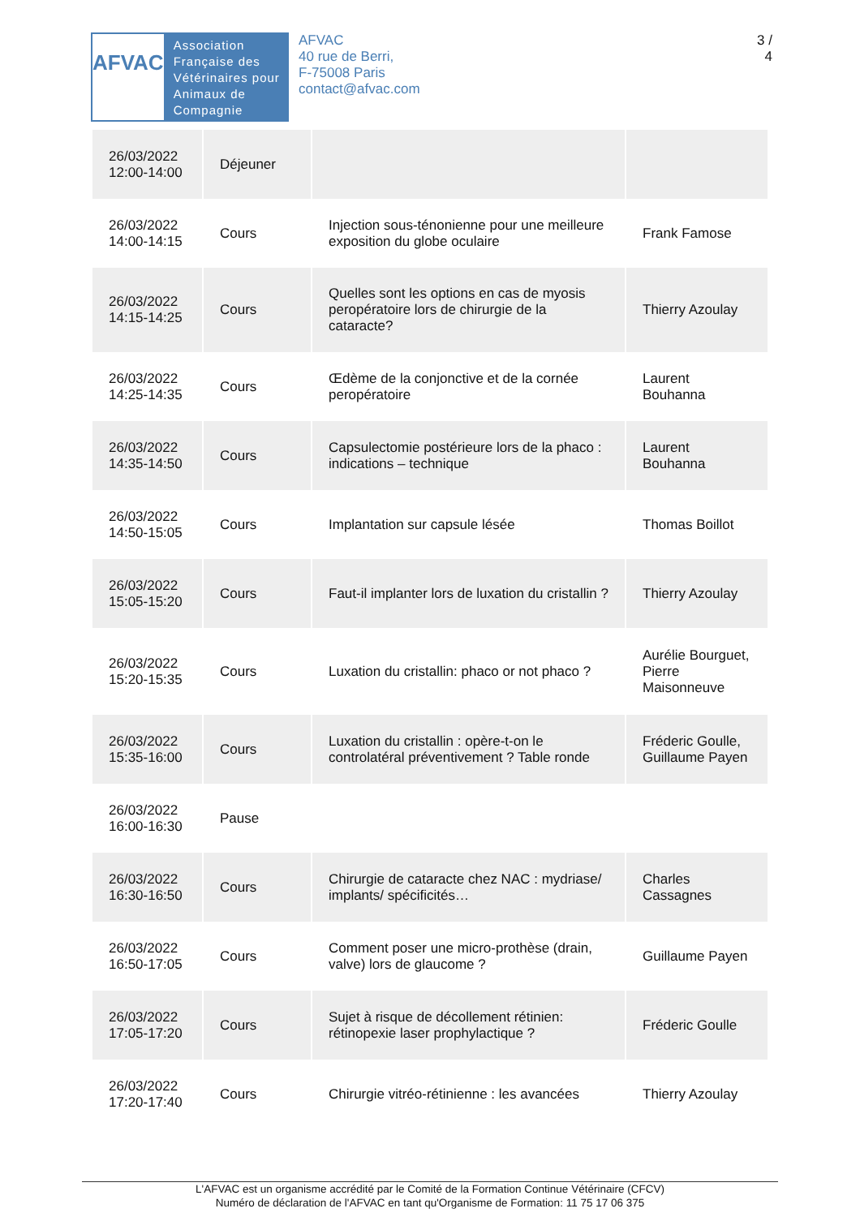AFVAC
Association Française des Vétérinaires pour Animaux de Compagnie
AFVAC
40 rue de Berri,
F-75008 Paris
contact@afvac.com
3 /
4
| 26/03/2022 12:00-14:00 | Déjeuner | | |
| 26/03/2022 14:00-14:15 | Cours | Injection sous-ténonienne pour une meilleure exposition du globe oculaire | Frank Famose |
| 26/03/2022 14:15-14:25 | Cours | Quelles sont les options en cas de myosis peropératoire lors de chirurgie de la cataracte? | Thierry Azoulay |
| 26/03/2022 14:25-14:35 | Cours | Œdème de la conjonctive et de la cornée peropératoire | Laurent Bouhanna |
| 26/03/2022 14:35-14:50 | Cours | Capsulectomie postérieure lors de la phaco : indications – technique | Laurent Bouhanna |
| 26/03/2022 14:50-15:05 | Cours | Implantation sur capsule lésée | Thomas Boillot |
| 26/03/2022 15:05-15:20 | Cours | Faut-il implanter lors de luxation du cristallin ? | Thierry Azoulay |
| 26/03/2022 15:20-15:35 | Cours | Luxation du cristallin: phaco or not phaco ? | Aurélie Bourguet, Pierre Maisonneuve |
| 26/03/2022 15:35-16:00 | Cours | Luxation du cristallin : opère-t-on le controlatéral préventivement ? Table ronde | Fréderic Goulle, Guillaume Payen |
| 26/03/2022 16:00-16:30 | Pause | | |
| 26/03/2022 16:30-16:50 | Cours | Chirurgie de cataracte chez NAC : mydriase/ implants/ spécificités… | Charles Cassagnes |
| 26/03/2022 16:50-17:05 | Cours | Comment poser une micro-prothèse (drain, valve) lors de glaucome ? | Guillaume Payen |
| 26/03/2022 17:05-17:20 | Cours | Sujet à risque de décollement rétinien: rétinopexie laser prophylactique ? | Fréderic Goulle |
| 26/03/2022 17:20-17:40 | Cours | Chirurgie vitréo-rétinienne : les avancées | Thierry Azoulay |
L'AFVAC est un organisme accrédité par le Comité de la Formation Continue Vétérinaire (CFCV)
Numéro de déclaration de l'AFVAC en tant qu'Organisme de Formation: 11 75 17 06 375